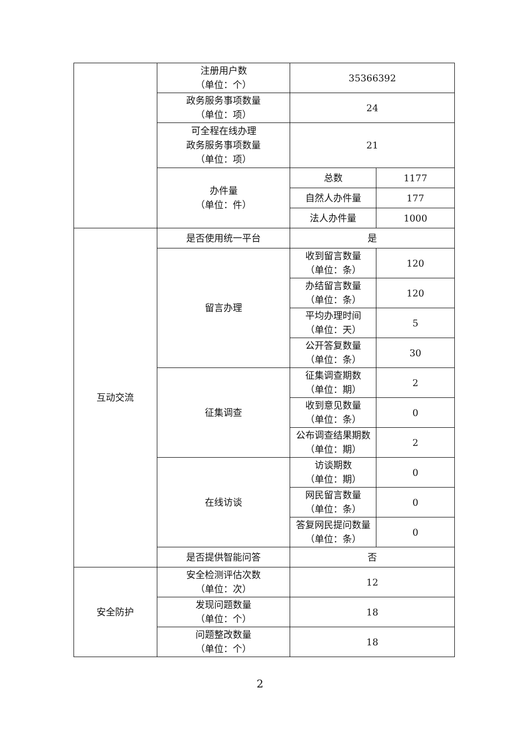| | 注册用户数 （单位：个） | 35366392 | |
| | 政务服务事项数量 （单位：项） | 24 | |
| | 可全程在线办理 政务服务事项数量 （单位：项） | 21 | |
| | 办件量 （单位：件） | 总数 | 1177 |
| | | 自然人办件量 | 177 |
| | | 法人办件量 | 1000 |
| 互动交流 | 是否使用统一平台 | 是 | |
| | 留言办理 | 收到留言数量 （单位：条） | 120 |
| | | 办结留言数量 （单位：条） | 120 |
| | | 平均办理时间 （单位：天） | 5 |
| | | 公开答复数量 （单位：条） | 30 |
| | 征集调查 | 征集调查期数 （单位：期） | 2 |
| | | 收到意见数量 （单位：条） | 0 |
| | | 公布调查结果期数 （单位：期） | 2 |
| | 在线访谈 | 访谈期数 （单位：期） | 0 |
| | | 网民留言数量 （单位：条） | 0 |
| | | 答复网民提问数量 （单位：条） | 0 |
| | 是否提供智能问答 | 否 | |
| 安全防护 | 安全检测评估次数 （单位：次） | 12 | |
| | 发现问题数量 （单位：个） | 18 | |
| | 问题整改数量 （单位：个） | 18 | |
2